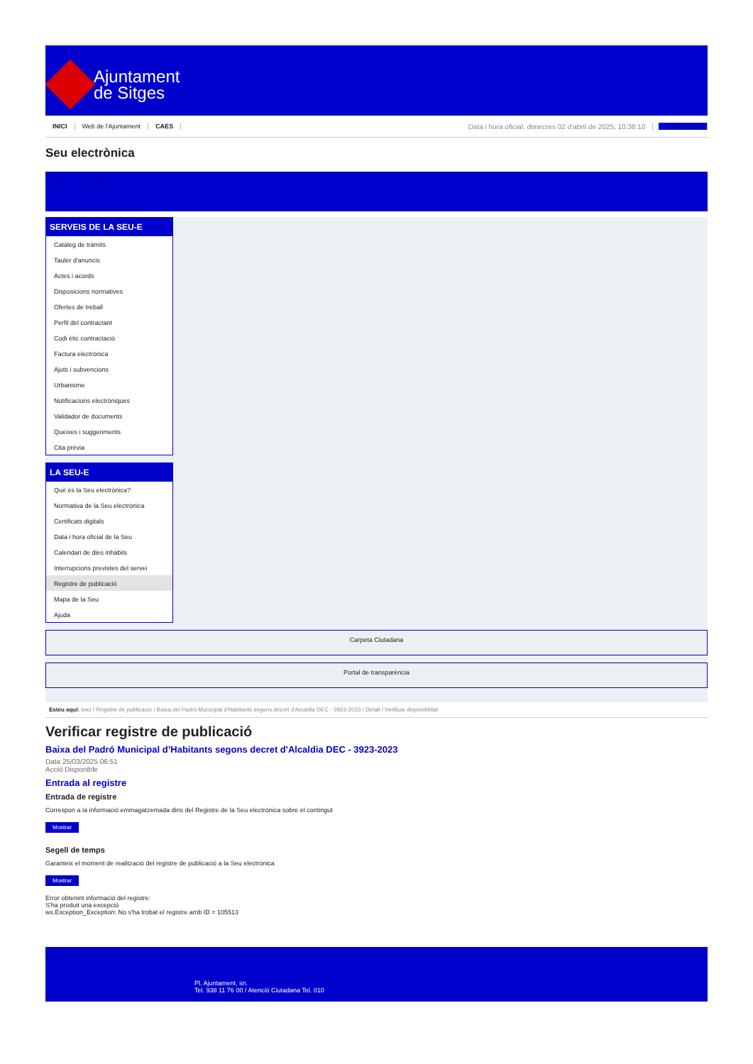Ajuntament
de Sitges
INICI Web de l'Ajuntament CAES Data i hora oficial: dimecres 02 d'abril de 2025, 10:38:10 Sincronitzar
Seu electrònica
Obtenir còpia autèntica
SERVEIS DE LA SEU-E
Catàleg de tràmits
Tauler d'anuncis
Actes i acords
Disposicions normatives
Ofertes de treball
Perfil del contractant
Codi ètic contractació
Factura electrònica
Ajuts i subvencions
Urbanisme
Notificacions electròniques
Validador de documents
Queixes i suggeriments
Cita prèvia
LA SEU-E
Què és la Seu electrònica?
Normativa de la Seu electrònica
Certificats digitals
Data i hora oficial de la Seu
Calendari de dies inhàbils
Interrupcions previstes del servei
Registre de publicació
Mapa de la Seu
Ajuda
Carpeta Ciutadana
Portal de transparència
Esteu aquí: Inici / Registre de publicació / Baixa del Padró Municipal d'Habitants segons decret d'Alcaldia DEC - 3923-2023 / Detall / Verificar disponibilitat
Verificar registre de publicació
Baixa del Padró Municipal d’Habitants segons decret d'Alcaldia DEC - 3923-2023
Data 25/03/2025 06:51
Acció Disponible
Entrada al registre
Entrada de registre
Correspon a la informació emmagatzemada dins del Registre de la Seu electrònica sobre el contingut
Mostrar
Segell de temps
Garanteix el moment de realització del registre de publicació a la Seu electrònica
Mostrar
Error obtenint informació del registre:
S'ha produit una excepció
ws.Exception_Exception: No s'ha trobat el registre amb ID = 105513
Pl. Ajuntament, sn.
Tel. 938 11 76 00 / Atenció Ciutadana Tel. 010